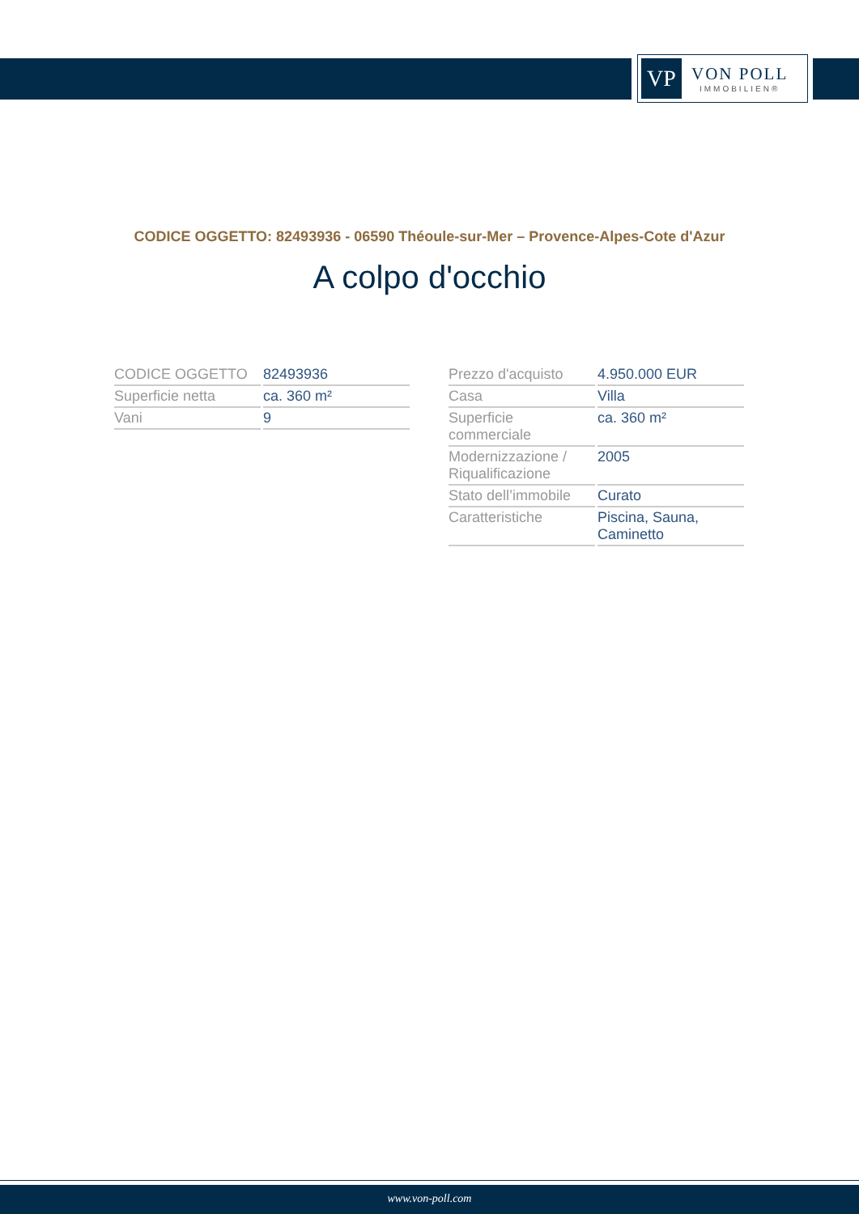VP
VON POLL
IMMOBILIEN®
CODICE OGGETTO: 82493936 - 06590 Théoule-sur-Mer – Provence-Alpes-Cote d'Azur
A colpo d'occhio
| CODICE OGGETTO | 82493936 |
| Superficie netta | ca. 360 m² |
| Vani | 9 |
| Prezzo d'acquisto | 4.950.000 EUR |
| Casa | Villa |
| Superficie commerciale | ca. 360 m² |
| Modernizzazione / Riqualificazione | 2005 |
| Stato dell’immobile | Curato |
| Caratteristiche | Piscina, Sauna, Caminetto |
www.von-poll.com